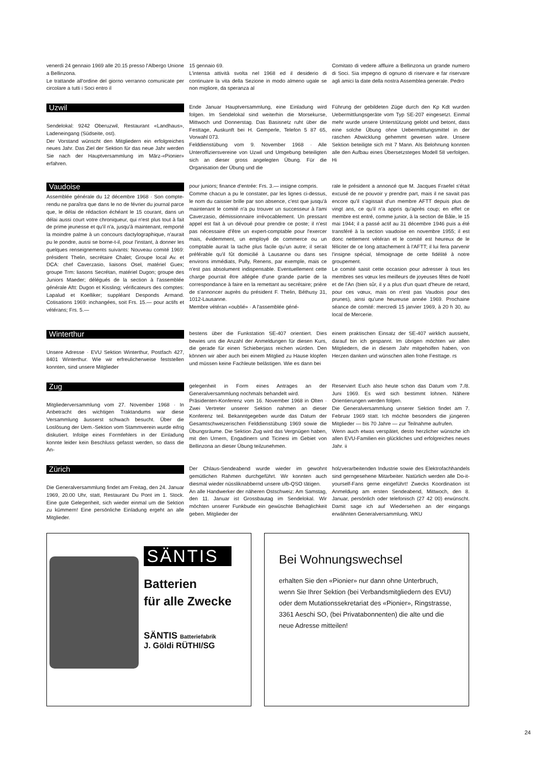venerdi 24 gennaio 1969 alle 20.15 presso l'Albergo Unione a Bellinzona.
Le trattande all'ordine del giorno verranno comunicate per circolare a tutti i Soci entro il
15 gennaio 69.
L'intensa attività svolta nel 1968 ed il desiderio di continuare la vita della Sezione in modo almeno ugale se non migliore, da speranza al
Comitato di vedere affluire a Bellinzona un grande numero di Soci. Sia impegno di ognuno di riservare e far riservare agli amici la date della nostra Assemblea generale. Pedro
Uzwil
Sendelokal: 9242 Oberuzwil, Restaurant «Landhaus», Ladeneingang (Südseite, ost).
Der Vorstand wünscht den Mitgliedern ein erfolgreiches neues Jahr. Das Ziel der Sektion für das neue Jahr werden Sie nach der Hauptversammlung im März-«Pionier» erfahren.
Ende Januar Hauptversammlung, eine Einladung wird folgen. Im Sendelokal sind weiterhin die Morsekurse, Mittwoch und Donnerstag. Das Basisnetz ruht über die Festtage, Auskunft bei H. Gemperle, Telefon 5 87 65, Vorwahl 073.
Felddienstübung vom 9. November 1968 · Alle Unteroffiziersvereine von Uzwil und Umgebung beteiligten sich an dieser gross angelegten Übung. Für die Organisation der Übung und die
Führung der gebildeten Züge durch den Kp Kdt wurden Uebermittlungsgeräte vom Typ SE-207 eingesetzt. Einmal mehr wurde unsere Unterstützung gelobt und betont, dass eine solche Übung ohne Uebermittlungsmittel in der raschen Abwicklung gehemmt gewesen wäre. Unsere Sektion beteiligte sich mit 7 Mann. Als Belohnung konnten alle den Aufbau eines Übersetzsteges Modell 58 verfolgen. Hi
Vaudoise
Assemblée générale du 12 décembre 1968 · Son compte-rendu ne paraîtra que dans le no de février du journal parce que, le délai de rédaction échéant le 15 courant, dans un délai aussi court votre chroniqueur, qui n'est plus tout à fait de prime jeunesse et qu'il n'a, jusqu'à maintenant, remporté la moindre palme à un concours dactylographique, n'aurait pu le pondre, aussi se borne-t-il, pour l'instant, à donner les quelques renseignements suivants: Nouveau comité 1969: président Thelin, secrétaire Chalet; Groupe local Av. et DCA: chef Caverzasio, liaisons Osel, matériel Guex; groupe Trm: liasons Secrétan, matériel Dugon; groupe des Juniors Maeder; délégués de la section à l'assemblée générale Aftt: Dugon et Kissling; vérificateurs des comptes: Lapalud et Koelliker; suppléant Desponds Armand. Cotisations 1969: inchangées, soit Frs. 15.— pour actifs et vétérans; Frs. 5.—
pour juniors; finance d'entrée: Frs. 3.— insigne compris.
Comme chacun a pu le constater, par les lignes ci-dessus, le nom du caissier brille par son absence, c'est que jusqu'à maintenant le comité n'a pu trouver un successeur à l'ami Caverzasio, démissionnaire irrévocablement. Un pressant appel est fait à un dévoué pour prendre ce poste; il n'est pas nécessaire d'être un expert-comptable pour l'exercer mais, évidemment, un employé de commerce ou un comptable aurait la tache plus facile qu'un autre; il serait préférable qu'il fût domicilié à Lausanne ou dans ses environs immédiats, Pully, Renens, par exemple, mais ce n'est pas absolument indispensable. Eventuellement cette charge pourrait être allégée d'une grande partie de la correspondance à faire en la remettant au secrétaire; prière de s'annoncer auprès du président F. Thelin, Béthusy 31, 1012-Lausanne.
Membre vétéran «oublié» · A l'assemblée géné-
rale le président a annoncé que M. Jacques Fraefel s'était excusé de ne pouvoir y prendre part, mais il ne savait pas encore qu'il s'agissait d'un membre AFTT depuis plus de vingt ans, ce qu'il n'a appris qu'après coup; en effet ce membre est entré, comme junior, à la section de Bâle, le 15 mai 1944; il a passé actif au 31 décembre 1946 puis a été transféré à la section vaudoise en novembre 1955; il est donc nettement vétéran et le comité est heureux de le féliciter de ce long attachement à l'AFTT; il lui fera parvenir l'insigne spécial, témoignage de cette fidélité à notre groupement.
Le comité saisit cette occasion pour adresser à tous les membres ses vœux les meilleurs de joyeuses fêtes de Noël et de l'An (bien sûr, il y a plus d'un quart d'heure de retard, pour ces vœux, mais on n'est pas Vaudois pour des prunes), ainsi qu'une heureuse année 1969. Prochaine séance de comité: mercredi 15 janvier 1969, à 20 h 30, au local de Mercerie.
Winterthur
Unsere Adresse · EVU Sektion Winterthur, Postfach 427, 8401 Winterthur. Wie wir erfreulicherweise feststellen konnten, sind unsere Mitglieder
bestens über die Funkstation SE-407 orientiert. Dies bewies uns die Anzahl der Anmeldungen für diesen Kurs, die gerade für einen Schieberjass reichen würden. Den können wir aber auch bei einem Mitglied zu Hause klopfen und müssen keine Fachleute belästigen. Wie es dann bei
einem praktischen Einsatz der SE-407 wirklich aussieht, darauf bin ich gespannt. Im übrigen möchten wir allen Mitgliedern, die in diesem Jahr mitgeholfen haben, von Herzen danken und wünschen allen frohe Festtage. rs
Zug
Mitgliederversammlung vom 27. November 1968 · In Anbetracht des wichtigen Traktandums war diese Versammlung äusserst schwach besucht. Über die Loslösung der Uem.-Sektion vom Stammverein wurde eifrig diskutiert. Infolge eines Formfehlers in der Einladung konnte leider kein Beschluss gefasst werden, so dass die An-
gelegenheit in Form eines Antrages an der Generalversammlung nochmals behandelt wird.
Präsidenten-Konferenz vom 16. November 1968 in Olten · Zwei Vertreter unserer Sektion nahmen an dieser Konferenz teil. Bekanntgegeben wurde das Datum der Gesamtschweizerischen Felddienstübung 1969 sowie die Übungsräume. Die Sektion Zug wird das Vergnügen haben, mit den Urnern, Engadinern und Ticinesi im Gebiet von Bellinzona an dieser Übung teilzunehmen.
Reserviert Euch also heute schon das Datum vom 7./8. Juni 1969. Es wird sich bestimmt lohnen. Nähere Orientierungen werden folgen.
Die Generalversammlung unserer Sektion findet am 7. Februar 1969 statt. Ich möchte besonders die jüngeren Mitglieder — bis 70 Jahre — zur Teilnahme aufrufen.
Wenn auch etwas verspätet, desto herzlicher wünsche ich allen EVU-Familien ein glückliches und erfolgreiches neues Jahr. ii
Zürich
Die Generalversammlung findet am Freitag, den 24. Januar 1969, 20.00 Uhr, statt, Restaurant Du Pont im 1. Stock. Eine gute Gelegenheit, sich wieder einmal um die Sektion zu kümmern! Eine persönliche Einladung ergeht an alle Mitglieder.
Der Chlaus-Sendeabend wurde wieder im gewohnt gemütlichen Rahmen durchgeführt. Wir konnten auch diesmal wieder nüssliknabbernd unsere ufb-QSO tätigen.
An alle Handwerker der näheren Ostschweiz: Am Samstag, den 11. Januar ist Grossbautag im Sendelokal. Wir möchten unserer Funkbude ein gewüschte Behaglichkeit geben. Mitglieder der
holzverarbeitenden Industrie sowie des Elektrofachhandels sind gerngesehene Mitarbeiter. Natürlich werden alle Do-it-yourself-Fans gerne eingeführt! Zwecks Koordination ist Anmeldung am ersten Sendeabend, Mittwoch, den 8. Januar, persönlich oder telefonisch (27 42 00) erwünscht. Damit sage ich auf Wiedersehen an der eingangs erwähnten Generalversammlung. WKU
SÄNTIS
Batterien
für alle Zwecke
SÄNTIS Batteriefabrik
J. Göldi RÜTHI/SG
Bei Wohnungswechsel
erhalten Sie den «Pionier» nur dann ohne Unterbruch, wenn Sie Ihrer Sektion (bei Verbandsmitgliedern des EVU) oder dem Mutationssekretariat des «Pionier», Ringstrasse, 3361 Aeschi SO, (bei Privatabonnenten) die alte und die neue Adresse mitteilen!
24